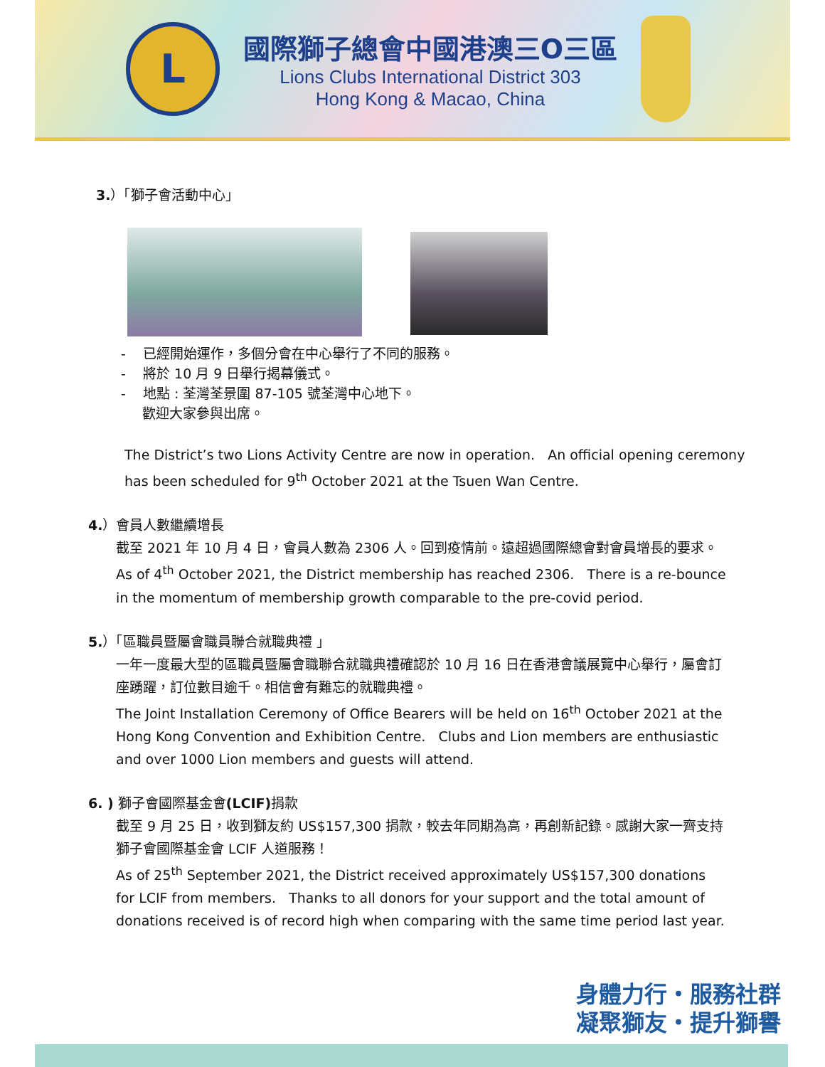L
國際獅子總會中國港澳三O三區
Lions Clubs International District 303
Hong Kong & Macao, China
3.）「獅子會活動中心」
- 已經開始運作，多個分會在中心舉行了不同的服務。
- 將於 10 月 9 日舉行揭幕儀式。
- 地點 : 荃灣荃景圍 87-105 號荃灣中心地下。
歡迎大家參與出席。
The District’s two Lions Activity Centre are now in operation. An official opening ceremony has been scheduled for 9<sup>th</sup> October 2021 at the Tsuen Wan Centre.
4.）會員人數繼續增長
截至 2021 年 10 月 4 日，會員人數為 2306 人。回到疫情前。遠超過國際總會對會員增長的要求。As of 4<sup>th</sup> October 2021, the District membership has reached 2306. There is a re-bounce in the momentum of membership growth comparable to the pre-covid period.
5.）「區職員暨屬會職員聯合就職典禮 」
一年一度最大型的區職員暨屬會職聯合就職典禮確認於 10 月 16 日在香港會議展覽中心舉行，屬會訂座踴躍，訂位數目逾千。相信會有難忘的就職典禮。
The Joint Installation Ceremony of Office Bearers will be held on 16<sup>th</sup> October 2021 at the Hong Kong Convention and Exhibition Centre. Clubs and Lion members are enthusiastic and over 1000 Lion members and guests will attend.
6. ) 獅子會國際基金會(LCIF) 捐款
截至 9 月 25 日，收到獅友約 US$157,300 捐款，較去年同期為高，再創新記錄。感謝大家一齊支持獅子會國際基金會 LCIF 人道服務！
As of 25<sup>th</sup> September 2021, the District received approximately US$157,300 donations for LCIF from members. Thanks to all donors for your support and the total amount of donations received is of record high when comparing with the same time period last year.
身體力行・服務社群
凝聚獅友・提升獅譽